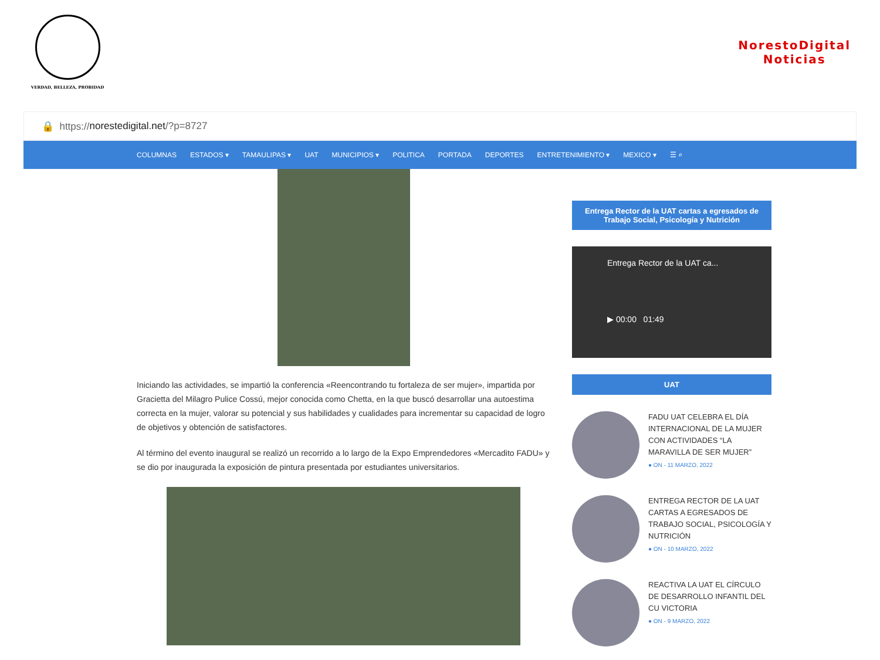VERDAD, BELLEZA, PROBIDAD
NorestoDigital
Noticias
🔒 https:// norestedigital.net /?p=8727
COLUMNAS ESTADOS ▾ TAMAULIPAS ▾ UAT MUNICIPIOS ▾ POLITICA PORTADA DEPORTES ENTRETENIMIENTO ▾ MEXICO ▾ ☰ ⌕
Iniciando las actividades, se impartió la conferencia «Reencontrando tu fortaleza de ser mujer», impartida por Gracietta del Milagro Pulice Cossú, mejor conocida como Chetta, en la que buscó desarrollar una autoestima correcta en la mujer, valorar su potencial y sus habilidades y cualidades para incrementar su capacidad de logro de objetivos y obtención de satisfactores.
Al término del evento inaugural se realizó un recorrido a lo largo de la Expo Emprendedores «Mercadito FADU» y se dio por inaugurada la exposición de pintura presentada por estudiantes universitarios.
Entrega Rector de la UAT cartas a egresados de Trabajo Social, Psicología y Nutrición
Entrega Rector de la UAT ca...
▶ 00:00 01:49
UAT
FADU UAT CELEBRA EL DÍA INTERNACIONAL DE LA MUJER CON ACTIVIDADES “LA MARAVILLA DE SER MUJER”
● ON - 11 MARZO, 2022
ENTREGA RECTOR DE LA UAT CARTAS A EGRESADOS DE TRABAJO SOCIAL, PSICOLOGÍA Y NUTRICIÓN
● ON - 10 MARZO, 2022
REACTIVA LA UAT EL CÍRCULO DE DESARROLLO INFANTIL DEL CU VICTORIA
● ON - 9 MARZO, 2022